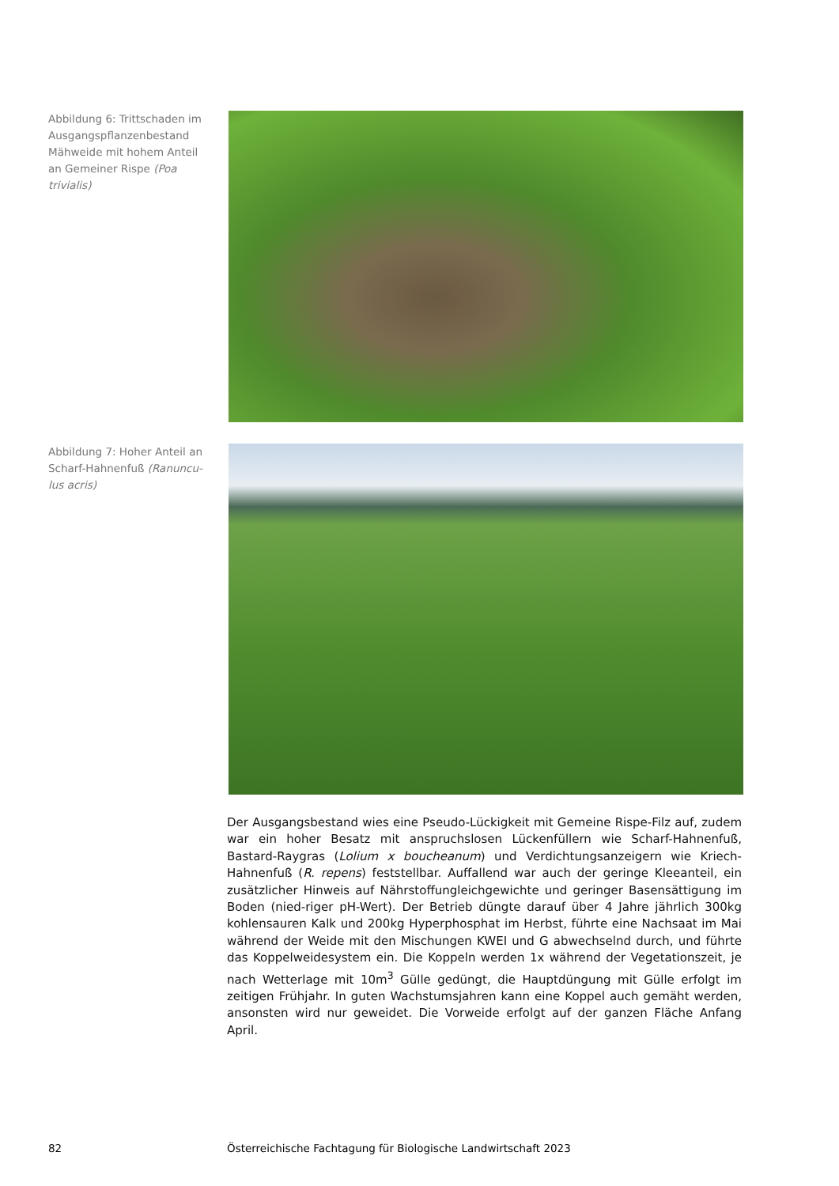Abbildung 6: Trittschaden im Ausgangspflanzenbestand Mähweide mit hohem Anteil an Gemeiner Rispe (Poa trivialis)
Abbildung 7: Hoher Anteil an Scharf-Hahnenfuß (Ranuncu-lus acris)
Der Ausgangsbestand wies eine Pseudo-Lückigkeit mit Gemeine Rispe-Filz auf, zudem war ein hoher Besatz mit anspruchslosen Lückenfüllern wie Scharf-Hahnenfuß, Bastard-Raygras (Lolium x boucheanum) und Verdichtungsanzeigern wie Kriech-Hahnenfuß (R. repens) feststellbar. Auffallend war auch der geringe Kleeanteil, ein zusätzlicher Hinweis auf Nährstoffungleichgewichte und geringer Basensättigung im Boden (nied-riger pH-Wert). Der Betrieb düngte darauf über 4 Jahre jährlich 300kg kohlensauren Kalk und 200kg Hyperphosphat im Herbst, führte eine Nachsaat im Mai während der Weide mit den Mischungen KWEI und G abwechselnd durch, und führte das Koppelweidesystem ein. Die Koppeln werden 1x während der Vegetationszeit, je nach Wetterlage mit 10m<sup>3</sup> Gülle gedüngt, die Hauptdüngung mit Gülle erfolgt im zeitigen Frühjahr. In guten Wachstumsjahren kann eine Koppel auch gemäht werden, ansonsten wird nur geweidet. Die Vorweide erfolgt auf der ganzen Fläche Anfang April.
82 Österreichische Fachtagung für Biologische Landwirtschaft 2023